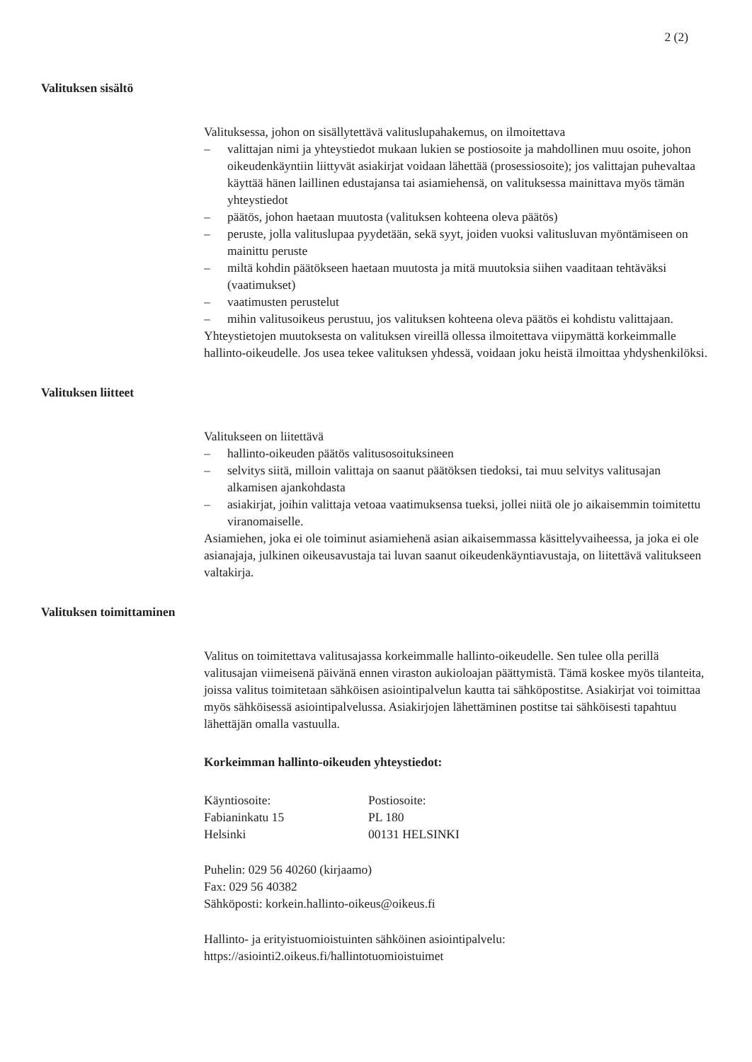2 (2)
Valituksen sisältö
Valituksessa, johon on sisällytettävä valituslupahakemus, on ilmoitettava
– valittajan nimi ja yhteystiedot mukaan lukien se postiosoite ja mahdollinen muu osoite, johon oikeudenkäyntiin liittyvät asiakirjat voidaan lähettää (prosessiosoite); jos valittajan puhevaltaa käyttää hänen laillinen edustajansa tai asiamiehensä, on valituksessa mainittava myös tämän yhteystiedot
– päätös, johon haetaan muutosta (valituksen kohteena oleva päätös)
– peruste, jolla valituslupaa pyydetään, sekä syyt, joiden vuoksi valitusluvan myöntämiseen on mainittu peruste
– miltä kohdin päätökseen haetaan muutosta ja mitä muutoksia siihen vaaditaan tehtäväksi (vaatimukset)
– vaatimusten perustelut
– mihin valitusoikeus perustuu, jos valituksen kohteena oleva päätös ei kohdistu valittajaan.
Yhteystietojen muutoksesta on valituksen vireillä ollessa ilmoitettava viipymättä korkeimmalle hallinto-oikeudelle. Jos usea tekee valituksen yhdessä, voidaan joku heistä ilmoittaa yhdyshenkilöksi.
Valituksen liitteet
Valitukseen on liitettävä
– hallinto-oikeuden päätös valitusosoituksineen
– selvitys siitä, milloin valittaja on saanut päätöksen tiedoksi, tai muu selvitys valitusajan alkamisen ajankohdasta
– asiakirjat, joihin valittaja vetoaa vaatimuksensa tueksi, jollei niitä ole jo aikaisemmin toimitettu viranomaiselle.
Asiamiehen, joka ei ole toiminut asiamiehenä asian aikaisemmassa käsittelyvaiheessa, ja joka ei ole asianajaja, julkinen oikeusavustaja tai luvan saanut oikeudenkäyntiavustaja, on liitettävä valitukseen valtakirja.
Valituksen toimittaminen
Valitus on toimitettava valitusajassa korkeimmalle hallinto-oikeudelle. Sen tulee olla perillä valitusajan viimeisenä päivänä ennen viraston aukioloajan päättymistä. Tämä koskee myös tilanteita, joissa valitus toimitetaan sähköisen asiointipalvelun kautta tai sähköpostitse. Asiakirjat voi toimittaa myös sähköisessä asiointipalvelussa. Asiakirjojen lähettäminen postitse tai sähköisesti tapahtuu lähettäjän omalla vastuulla.
Korkeimman hallinto-oikeuden yhteystiedot:
Käyntiosoite:
Fabianinkatu 15
Helsinki
Postiosoite:
PL 180
00131 HELSINKI
Puhelin: 029 56 40260 (kirjaamo)
Fax: 029 56 40382
Sähköposti: korkein.hallinto-oikeus@oikeus.fi
Hallinto- ja erityistuomioistuinten sähköinen asiointipalvelu:
https://asiointi2.oikeus.fi/hallintotuomioistuimet